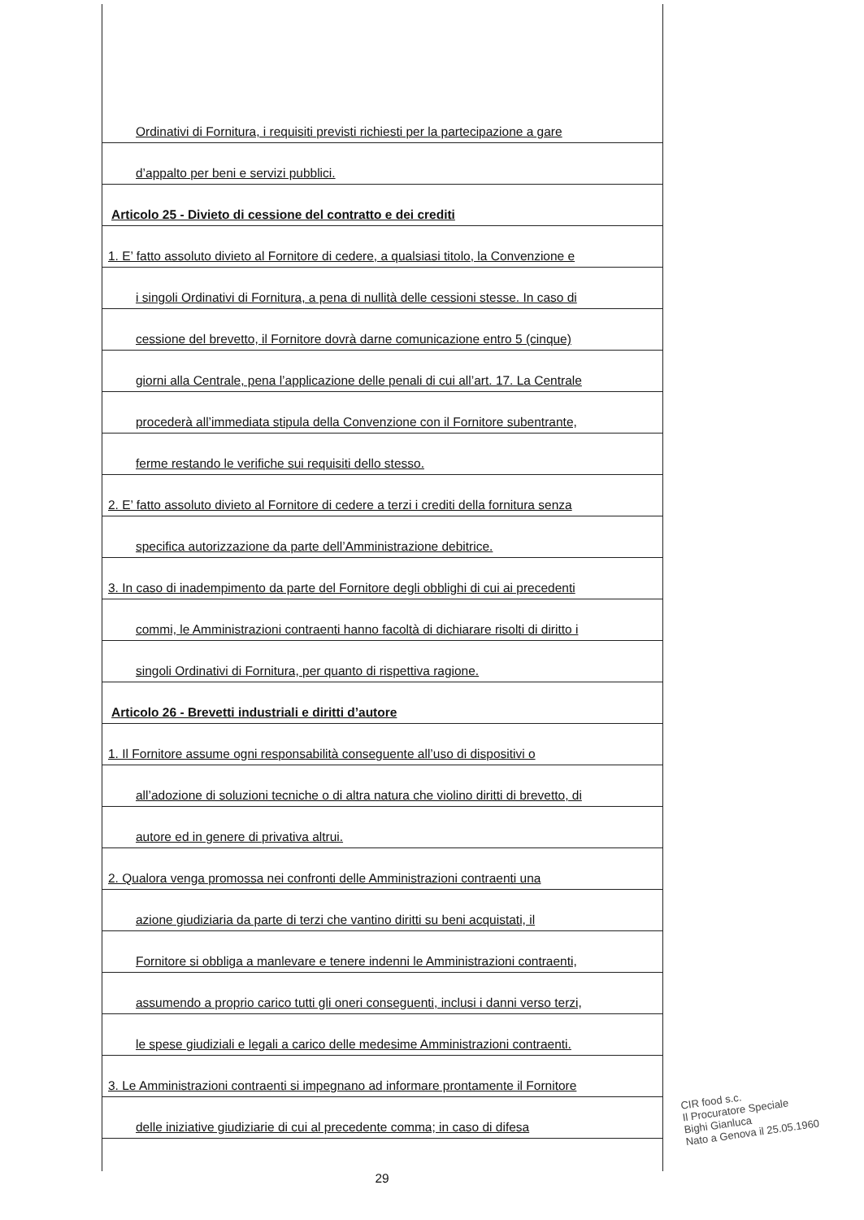Ordinativi di Fornitura, i requisiti previsti richiesti per la partecipazione a gare
d’appalto per beni e servizi pubblici.
Articolo 25 - Divieto di cessione del contratto e dei crediti
1. E’ fatto assoluto divieto al Fornitore di cedere, a qualsiasi titolo, la Convenzione e
i singoli Ordinativi di Fornitura, a pena di nullità delle cessioni stesse. In caso di
cessione del brevetto, il Fornitore dovrà darne comunicazione entro 5 (cinque)
giorni alla Centrale, pena l’applicazione delle penali di cui all’art. 17. La Centrale
procederà all’immediata stipula della Convenzione con il Fornitore subentrante,
ferme restando le verifiche sui requisiti dello stesso.
2. E’ fatto assoluto divieto al Fornitore di cedere a terzi i crediti della fornitura senza
specifica autorizzazione da parte dell’Amministrazione debitrice.
3. In caso di inadempimento da parte del Fornitore degli obblighi di cui ai precedenti
commi, le Amministrazioni contraenti hanno facoltà di dichiarare risolti di diritto i
singoli Ordinativi di Fornitura, per quanto di rispettiva ragione.
Articolo 26 - Brevetti industriali e diritti d’autore
1. Il Fornitore assume ogni responsabilità conseguente all’uso di dispositivi o
all’adozione di soluzioni tecniche o di altra natura che violino diritti di brevetto, di
autore ed in genere di privativa altrui.
2. Qualora venga promossa nei confronti delle Amministrazioni contraenti una
azione giudiziaria da parte di terzi che vantino diritti su beni acquistati, il
Fornitore si obbliga a manlevare e tenere indenni le Amministrazioni contraenti,
assumendo a proprio carico tutti gli oneri conseguenti, inclusi i danni verso terzi,
le spese giudiziali e legali a carico delle medesime Amministrazioni contraenti.
3. Le Amministrazioni contraenti si impegnano ad informare prontamente il Fornitore
delle iniziative giudiziarie di cui al precedente comma; in caso di difesa
29
CIR food s.c.
Il Procuratore Speciale
Bighi Gianluca
Nato a Genova il 25.05.1960